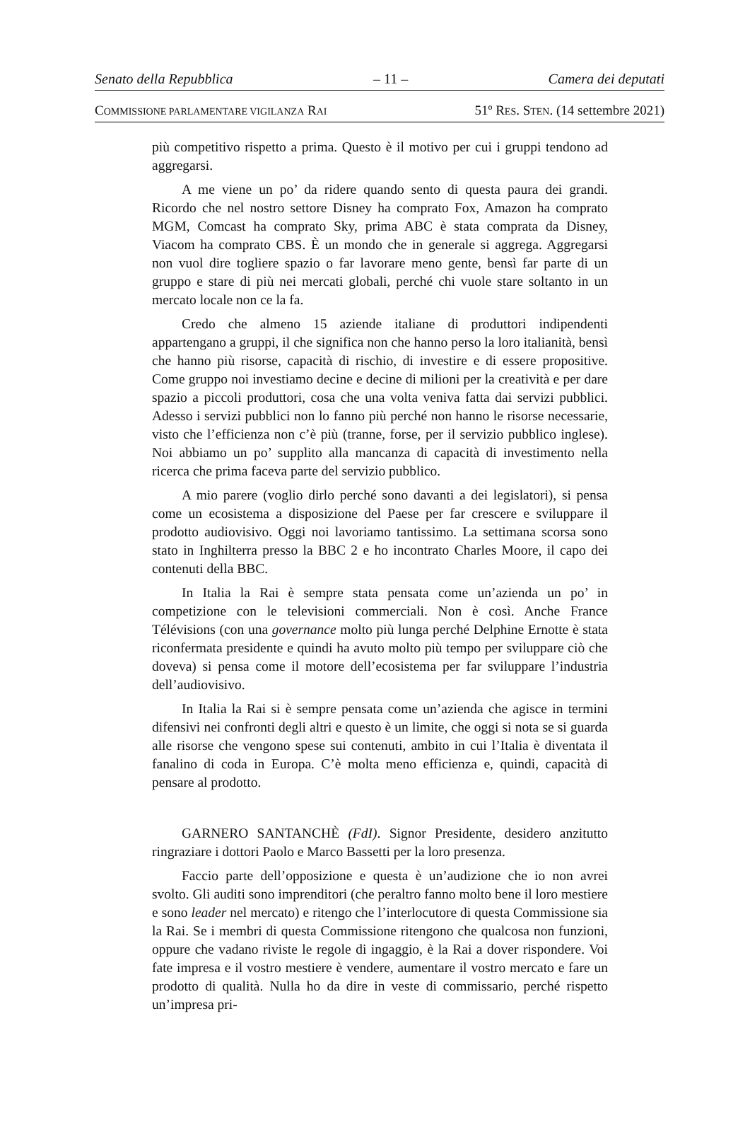Senato della Repubblica – 11 – Camera dei deputati
COMMISSIONE PARLAMENTARE VIGILANZA RAI 51º RES. STEN. (14 settembre 2021)
più competitivo rispetto a prima. Questo è il motivo per cui i gruppi tendono ad aggregarsi.
A me viene un po’ da ridere quando sento di questa paura dei grandi. Ricordo che nel nostro settore Disney ha comprato Fox, Amazon ha comprato MGM, Comcast ha comprato Sky, prima ABC è stata comprata da Disney, Viacom ha comprato CBS. È un mondo che in generale si aggrega. Aggregarsi non vuol dire togliere spazio o far lavorare meno gente, bensì far parte di un gruppo e stare di più nei mercati globali, perché chi vuole stare soltanto in un mercato locale non ce la fa.
Credo che almeno 15 aziende italiane di produttori indipendenti appartengano a gruppi, il che significa non che hanno perso la loro italianità, bensì che hanno più risorse, capacità di rischio, di investire e di essere propositive. Come gruppo noi investiamo decine e decine di milioni per la creatività e per dare spazio a piccoli produttori, cosa che una volta veniva fatta dai servizi pubblici. Adesso i servizi pubblici non lo fanno più perché non hanno le risorse necessarie, visto che l’efficienza non c’è più (tranne, forse, per il servizio pubblico inglese). Noi abbiamo un po’ supplito alla mancanza di capacità di investimento nella ricerca che prima faceva parte del servizio pubblico.
A mio parere (voglio dirlo perché sono davanti a dei legislatori), si pensa come un ecosistema a disposizione del Paese per far crescere e sviluppare il prodotto audiovisivo. Oggi noi lavoriamo tantissimo. La settimana scorsa sono stato in Inghilterra presso la BBC 2 e ho incontrato Charles Moore, il capo dei contenuti della BBC.
In Italia la Rai è sempre stata pensata come un’azienda un po’ in competizione con le televisioni commerciali. Non è così. Anche France Télévisions (con una governance molto più lunga perché Delphine Ernotte è stata riconfermata presidente e quindi ha avuto molto più tempo per sviluppare ciò che doveva) si pensa come il motore dell’ecosistema per far sviluppare l’industria dell’audiovisivo.
In Italia la Rai si è sempre pensata come un’azienda che agisce in termini difensivi nei confronti degli altri e questo è un limite, che oggi si nota se si guarda alle risorse che vengono spese sui contenuti, ambito in cui l’Italia è diventata il fanalino di coda in Europa. C’è molta meno efficienza e, quindi, capacità di pensare al prodotto.
GARNERO SANTANCHÈ (FdI). Signor Presidente, desidero anzitutto ringraziare i dottori Paolo e Marco Bassetti per la loro presenza.
Faccio parte dell’opposizione e questa è un’audizione che io non avrei svolto. Gli auditi sono imprenditori (che peraltro fanno molto bene il loro mestiere e sono leader nel mercato) e ritengo che l’interlocutore di questa Commissione sia la Rai. Se i membri di questa Commissione ritengono che qualcosa non funzioni, oppure che vadano riviste le regole di ingaggio, è la Rai a dover rispondere. Voi fate impresa e il vostro mestiere è vendere, aumentare il vostro mercato e fare un prodotto di qualità. Nulla ho da dire in veste di commissario, perché rispetto un’impresa pri-